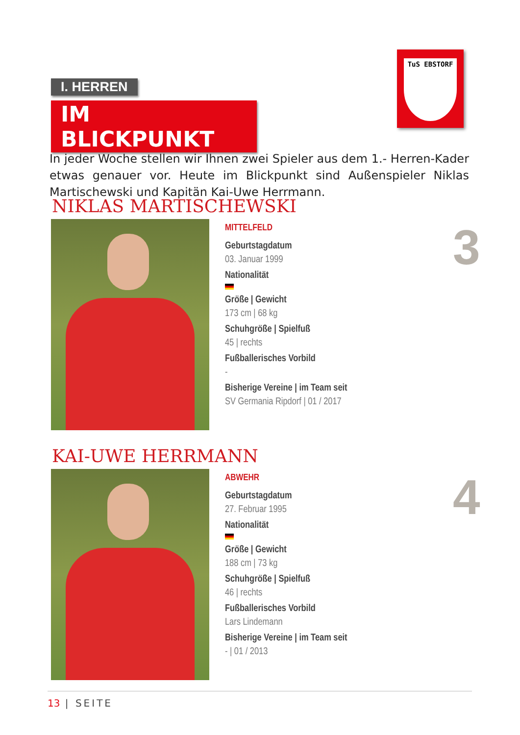I. HERREN
IM BLICKPUNKT
TuS EBSTORF
In jeder Woche stellen wir Ihnen zwei Spieler aus dem 1.- Herren-Kader etwas genauer vor. Heute im Blickpunkt sind Außenspieler Niklas Martischewski und Kapitän Kai-Uwe Herrmann.
NIKLAS MARTISCHEWSKI
MITTELFELD
Geburtstagdatum
03. Januar 1999
Nationalität
Größe | Gewicht
173 cm | 68 kg
Schuhgröße | Spielfuß
45 | rechts
Fußballerisches Vorbild
-
Bisherige Vereine | im Team seit
SV Germania Ripdorf | 01 / 2017
3
KAI-UWE HERRMANN
ABWEHR
Geburtstagdatum
27. Februar 1995
Nationalität
Größe | Gewicht
188 cm | 73 kg
Schuhgröße | Spielfuß
46 | rechts
Fußballerisches Vorbild
Lars Lindemann
Bisherige Vereine | im Team seit
- | 01 / 2013
4
13 | SEITE